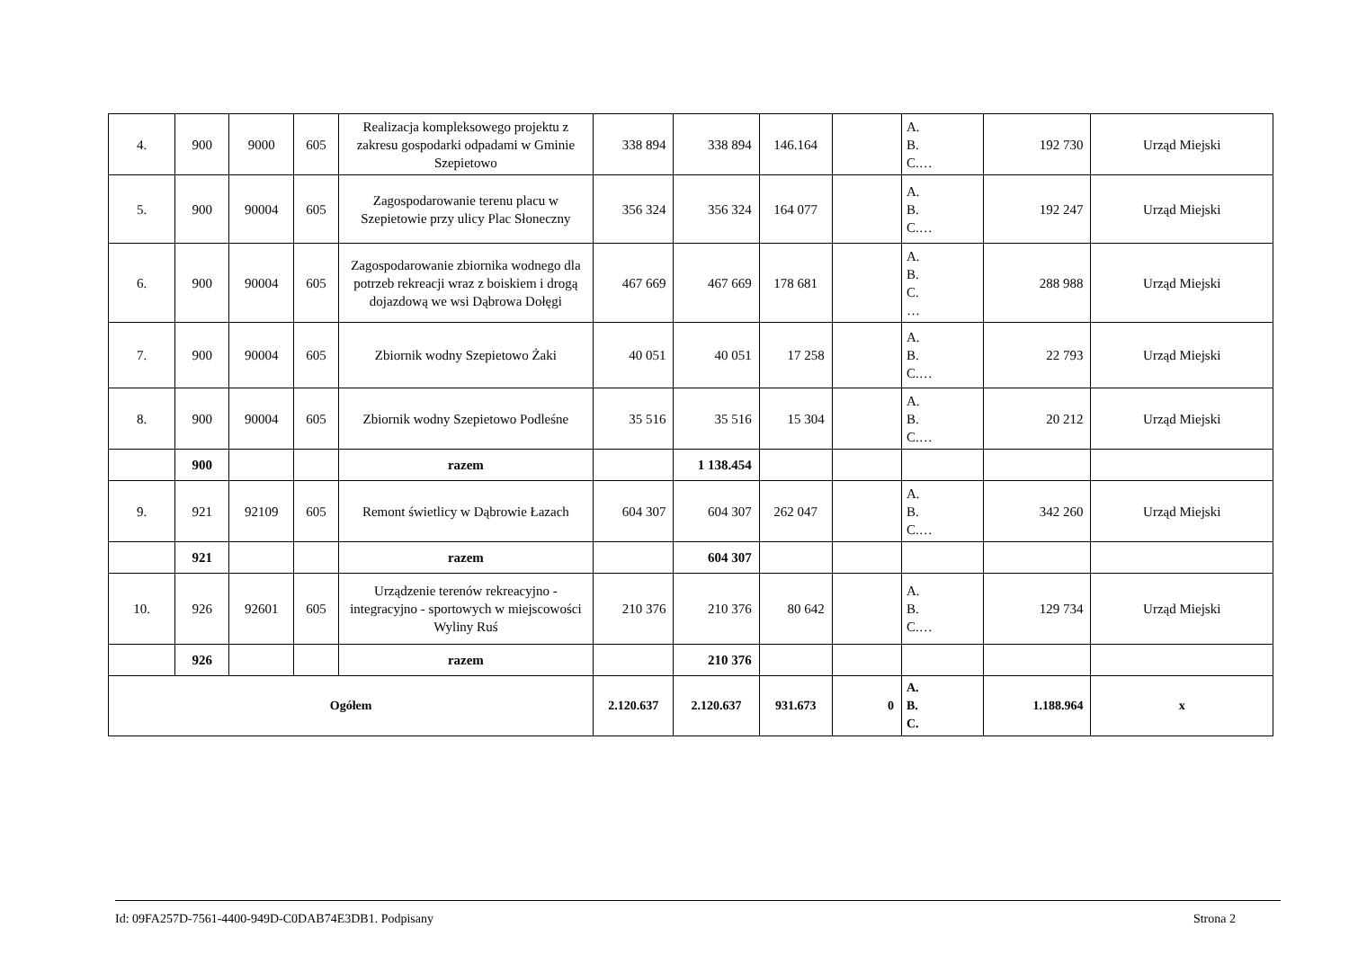| 4. | 900 | 9000 | 605 | Realizacja kompleksowego projektu z zakresu gospodarki odpadami w Gminie Szepietowo | 338 894 | 338 894 | 146.164 | | A. B. C.… | 192 730 | Urząd Miejski |
| 5. | 900 | 90004 | 605 | Zagospodarowanie terenu placu w Szepietowie przy ulicy Plac Słoneczny | 356 324 | 356 324 | 164 077 | | A. B. C.… | 192 247 | Urząd Miejski |
| 6. | 900 | 90004 | 605 | Zagospodarowanie zbiornika wodnego dla potrzeb rekreacji wraz z boiskiem i drogą dojazdową we wsi Dąbrowa Dołęgi | 467 669 | 467 669 | 178 681 | | A. B. C. … | 288 988 | Urząd Miejski |
| 7. | 900 | 90004 | 605 | Zbiornik wodny Szepietowo Żaki | 40 051 | 40 051 | 17 258 | | A. B. C.… | 22 793 | Urząd Miejski |
| 8. | 900 | 90004 | 605 | Zbiornik wodny Szepietowo Podleśne | 35 516 | 35 516 | 15 304 | | A. B. C.… | 20 212 | Urząd Miejski |
| | 900 | | | razem | | 1 138.454 | | | | | |
| 9. | 921 | 92109 | 605 | Remont świetlicy w Dąbrowie Łazach | 604 307 | 604 307 | 262 047 | | A. B. C.… | 342 260 | Urząd Miejski |
| | 921 | | | razem | | 604 307 | | | | | |
| 10. | 926 | 92601 | 605 | Urządzenie terenów rekreacyjno - integracyjno - sportowych w miejscowości Wyliny Ruś | 210 376 | 210 376 | 80 642 | | A. B. C.… | 129 734 | Urząd Miejski |
| | 926 | | | razem | | 210 376 | | | | | |
| Ogółem | | | | | 2.120.637 | 2.120.637 | 931.673 | 0 | A. B. C. | 1.188.964 | x |
Id: 09FA257D-7561-4400-949D-C0DAB74E3DB1. Podpisany Strona 2